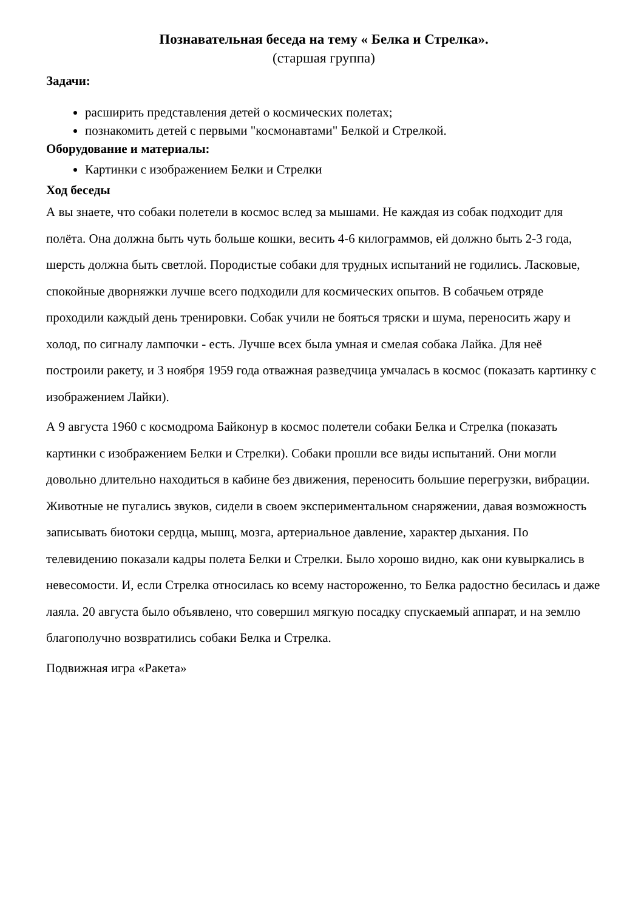Познавательная беседа на тему « Белка и Стрелка».
(старшая группа)
Задачи:
расширить представления детей о космических полетах;
познакомить детей с первыми "космонавтами" Белкой и Стрелкой.
Оборудование и материалы:
Картинки с изображением Белки и Стрелки
Ход беседы
А вы знаете, что собаки полетели в космос вслед за мышами. Не каждая из собак подходит для полёта. Она должна быть чуть больше кошки, весить 4-6 килограммов, ей должно быть 2-3 года, шерсть должна быть светлой. Породистые собаки для трудных испытаний не годились. Ласковые, спокойные дворняжки лучше всего подходили для космических опытов. В собачьем отряде проходили каждый день тренировки. Собак учили не бояться тряски и шума, переносить жару и холод, по сигналу лампочки - есть. Лучше всех была умная и смелая собака Лайка. Для неё построили ракету, и 3 ноября 1959 года отважная разведчица умчалась в космос (показать картинку с изображением Лайки).
А 9 августа 1960 с космодрома Байконур в космос полетели собаки Белка и Стрелка (показать картинки с изображением Белки и Стрелки). Собаки прошли все виды испытаний. Они могли довольно длительно находиться в кабине без движения, переносить большие перегрузки, вибрации. Животные не пугались звуков, сидели в своем экспериментальном снаряжении, давая возможность записывать биотоки сердца, мышц, мозга, артериальное давление, характер дыхания. По телевидению показали кадры полета Белки и Стрелки. Было хорошо видно, как они кувыркались в невесомости. И, если Стрелка относилась ко всему настороженно, то Белка радостно бесилась и даже лаяла. 20 августа было объявлено, что совершил мягкую посадку спускаемый аппарат, и на землю благополучно возвратились собаки Белка и Стрелка.
Подвижная игра «Ракета»